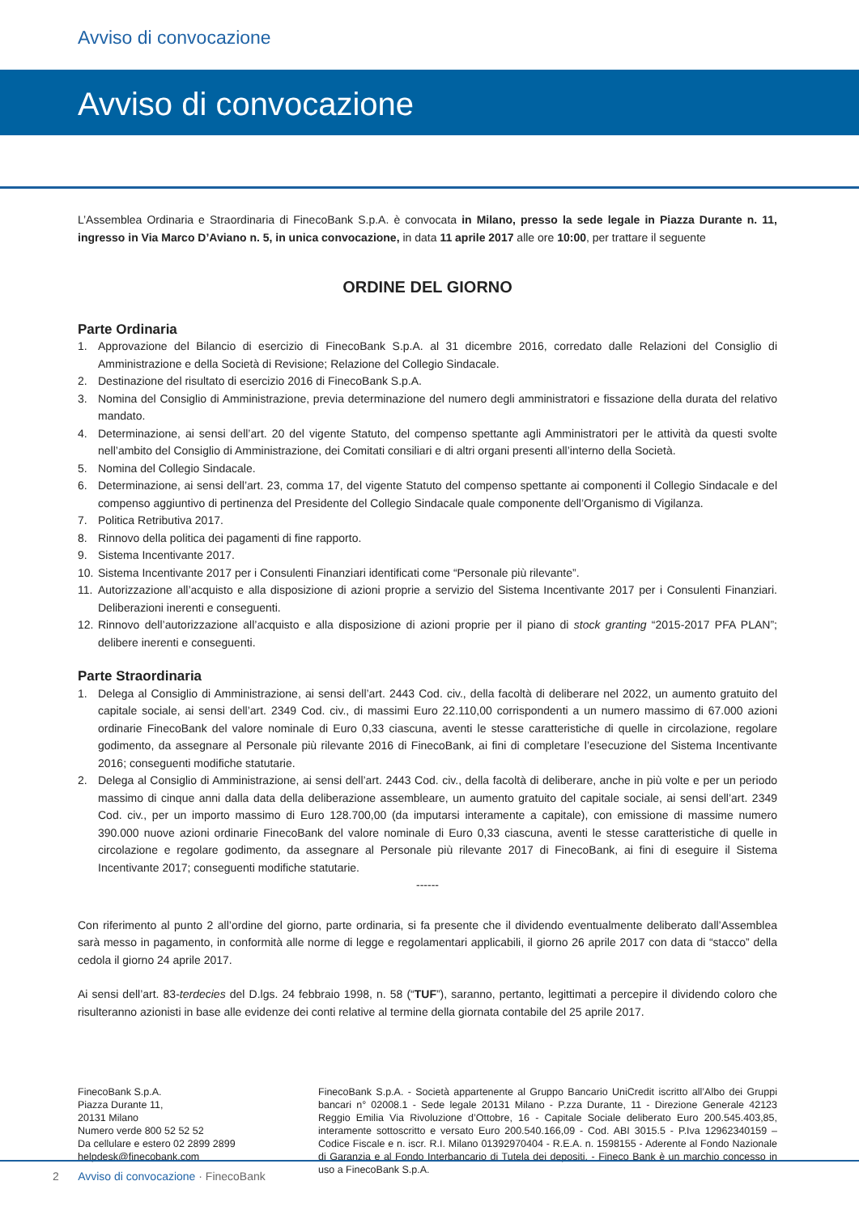Avviso di convocazione
Avviso di convocazione
L’Assemblea Ordinaria e Straordinaria di FinecoBank S.p.A. è convocata in Milano, presso la sede legale in Piazza Durante n. 11, ingresso in Via Marco D’Aviano n. 5, in unica convocazione, in data 11 aprile 2017 alle ore 10:00, per trattare il seguente
ORDINE DEL GIORNO
Parte Ordinaria
1. Approvazione del Bilancio di esercizio di FinecoBank S.p.A. al 31 dicembre 2016, corredato dalle Relazioni del Consiglio di Amministrazione e della Società di Revisione; Relazione del Collegio Sindacale.
2. Destinazione del risultato di esercizio 2016 di FinecoBank S.p.A.
3. Nomina del Consiglio di Amministrazione, previa determinazione del numero degli amministratori e fissazione della durata del relativo mandato.
4. Determinazione, ai sensi dell’art. 20 del vigente Statuto, del compenso spettante agli Amministratori per le attività da questi svolte nell’ambito del Consiglio di Amministrazione, dei Comitati consiliari e di altri organi presenti all’interno della Società.
5. Nomina del Collegio Sindacale.
6. Determinazione, ai sensi dell’art. 23, comma 17, del vigente Statuto del compenso spettante ai componenti il Collegio Sindacale e del compenso aggiuntivo di pertinenza del Presidente del Collegio Sindacale quale componente dell’Organismo di Vigilanza.
7. Politica Retributiva 2017.
8. Rinnovo della politica dei pagamenti di fine rapporto.
9. Sistema Incentivante 2017.
10. Sistema Incentivante 2017 per i Consulenti Finanziari identificati come “Personale più rilevante”.
11. Autorizzazione all’acquisto e alla disposizione di azioni proprie a servizio del Sistema Incentivante 2017 per i Consulenti Finanziari. Deliberazioni inerenti e conseguenti.
12. Rinnovo dell’autorizzazione all’acquisto e alla disposizione di azioni proprie per il piano di stock granting “2015-2017 PFA PLAN”; delibere inerenti e conseguenti.
Parte Straordinaria
1. Delega al Consiglio di Amministrazione, ai sensi dell’art. 2443 Cod. civ., della facoltà di deliberare nel 2022, un aumento gratuito del capitale sociale, ai sensi dell’art. 2349 Cod. civ., di massimi Euro 22.110,00 corrispondenti a un numero massimo di 67.000 azioni ordinarie FinecoBank del valore nominale di Euro 0,33 ciascuna, aventi le stesse caratteristiche di quelle in circolazione, regolare godimento, da assegnare al Personale più rilevante 2016 di FinecoBank, ai fini di completare l’esecuzione del Sistema Incentivante 2016; conseguenti modifiche statutarie.
2. Delega al Consiglio di Amministrazione, ai sensi dell’art. 2443 Cod. civ., della facoltà di deliberare, anche in più volte e per un periodo massimo di cinque anni dalla data della deliberazione assembleare, un aumento gratuito del capitale sociale, ai sensi dell’art. 2349 Cod. civ., per un importo massimo di Euro 128.700,00 (da imputarsi interamente a capitale), con emissione di massime numero 390.000 nuove azioni ordinarie FinecoBank del valore nominale di Euro 0,33 ciascuna, aventi le stesse caratteristiche di quelle in circolazione e regolare godimento, da assegnare al Personale più rilevante 2017 di FinecoBank, ai fini di eseguire il Sistema Incentivante 2017; conseguenti modifiche statutarie.
------
Con riferimento al punto 2 all’ordine del giorno, parte ordinaria, si fa presente che il dividendo eventualmente deliberato dall’Assemblea sarà messo in pagamento, in conformità alle norme di legge e regolamentari applicabili, il giorno 26 aprile 2017 con data di “stacco” della cedola il giorno 24 aprile 2017.
Ai sensi dell’art. 83-terdecies del D.lgs. 24 febbraio 1998, n. 58 (“TUF”), saranno, pertanto, legittimati a percepire il dividendo coloro che risulteranno azionisti in base alle evidenze dei conti relative al termine della giornata contabile del 25 aprile 2017.
FinecoBank S.p.A.
Piazza Durante 11,
20131 Milano
Numero verde 800 52 52 52
Da cellulare e estero 02 2899 2899
helpdesk@finecobank.com
FinecoBank S.p.A. - Società appartenente al Gruppo Bancario UniCredit iscritto all’Albo dei Gruppi bancari n° 02008.1 - Sede legale 20131 Milano - P.zza Durante, 11 - Direzione Generale 42123 Reggio Emilia Via Rivoluzione d’Ottobre, 16 - Capitale Sociale deliberato Euro 200.545.403,85, interamente sottoscritto e versato Euro 200.540.166,09 - Cod. ABI 3015.5 - P.Iva 12962340159 – Codice Fiscale e n. iscr. R.I. Milano 01392970404 - R.E.A. n. 1598155 - Aderente al Fondo Nazionale di Garanzia e al Fondo Interbancario di Tutela dei depositi. - Fineco Bank è un marchio concesso in uso a FinecoBank S.p.A.
2 Avviso di convocazione · FinecoBank